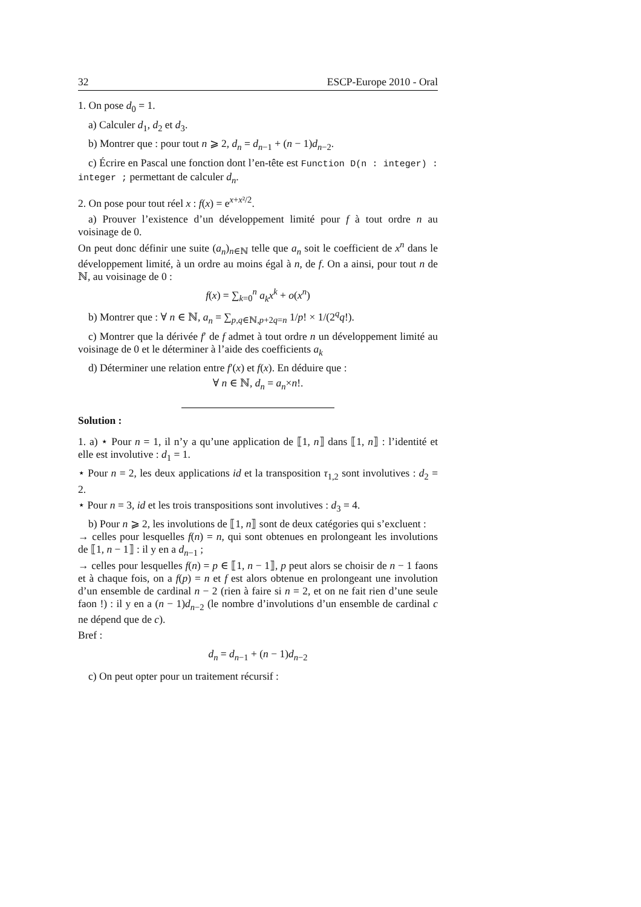32 ESCP-Europe 2010 - Oral
1. On pose d<sub>0</sub> = 1.
a) Calculer d<sub>1</sub>, d<sub>2</sub> et d<sub>3</sub>.
b) Montrer que : pour tout n ⩾ 2, d<sub>n</sub> = d<sub>n−1</sub> + (n − 1)d<sub>n−2</sub>.
c) Écrire en Pascal une fonction dont l’en-tête est Function D(n : integer) : integer ; permettant de calculer d<sub>n</sub>.
2. On pose pour tout réel x : f(x) = e<sup>x+x²/2</sup>.
a) Prouver l’existence d’un développement limité pour f à tout ordre n au voisinage de 0.
On peut donc définir une suite (a<sub>n</sub>)<sub>n∈ℕ</sub> telle que a<sub>n</sub> soit le coefficient de x<sup>n</sup> dans le développement limité, à un ordre au moins égal à n, de f. On a ainsi, pour tout n de ℕ, au voisinage de 0 :
f(x) = ∑<sub>k=0</sub><sup>n</sup> a<sub>k</sub>x<sup>k</sup> + o(x<sup>n</sup>)
b) Montrer que : ∀ n ∈ ℕ, a<sub>n</sub> = ∑<sub>p,q∈ℕ,p+2q=n</sub> 1/p! × 1/(2<sup>q</sup>q!).
c) Montrer que la dérivée f′ de f admet à tout ordre n un développement limité au voisinage de 0 et le déterminer à l’aide des coefficients a<sub>k</sub>
d) Déterminer une relation entre f′(x) et f(x). En déduire que :
∀ n ∈ ℕ, d<sub>n</sub> = a<sub>n</sub>×n!.
Solution :
1. a) ⋆ Pour n = 1, il n’y a qu’une application de ⟦1, n⟧ dans ⟦1, n⟧ : l’identité et elle est involutive : d<sub>1</sub> = 1.
⋆ Pour n = 2, les deux applications id et la transposition τ<sub>1,2</sub> sont involutives : d<sub>2</sub> = 2.
⋆ Pour n = 3, id et les trois transpositions sont involutives : d<sub>3</sub> = 4.
b) Pour n ⩾ 2, les involutions de ⟦1, n⟧ sont de deux catégories qui s’excluent :
→ celles pour lesquelles f(n) = n, qui sont obtenues en prolongeant les involutions de ⟦1, n − 1⟧ : il y en a d<sub>n−1</sub> ;
→ celles pour lesquelles f(n) = p ∈ ⟦1, n − 1⟧, p peut alors se choisir de n − 1 faons et à chaque fois, on a f(p) = n et f est alors obtenue en prolongeant une involution d’un ensemble de cardinal n − 2 (rien à faire si n = 2, et on ne fait rien d’une seule faon !) : il y en a (n − 1)d<sub>n−2</sub> (le nombre d’involutions d’un ensemble de cardinal c ne dépend que de c).
Bref :
d<sub>n</sub> = d<sub>n−1</sub> + (n − 1)d<sub>n−2</sub>
c) On peut opter pour un traitement récursif :